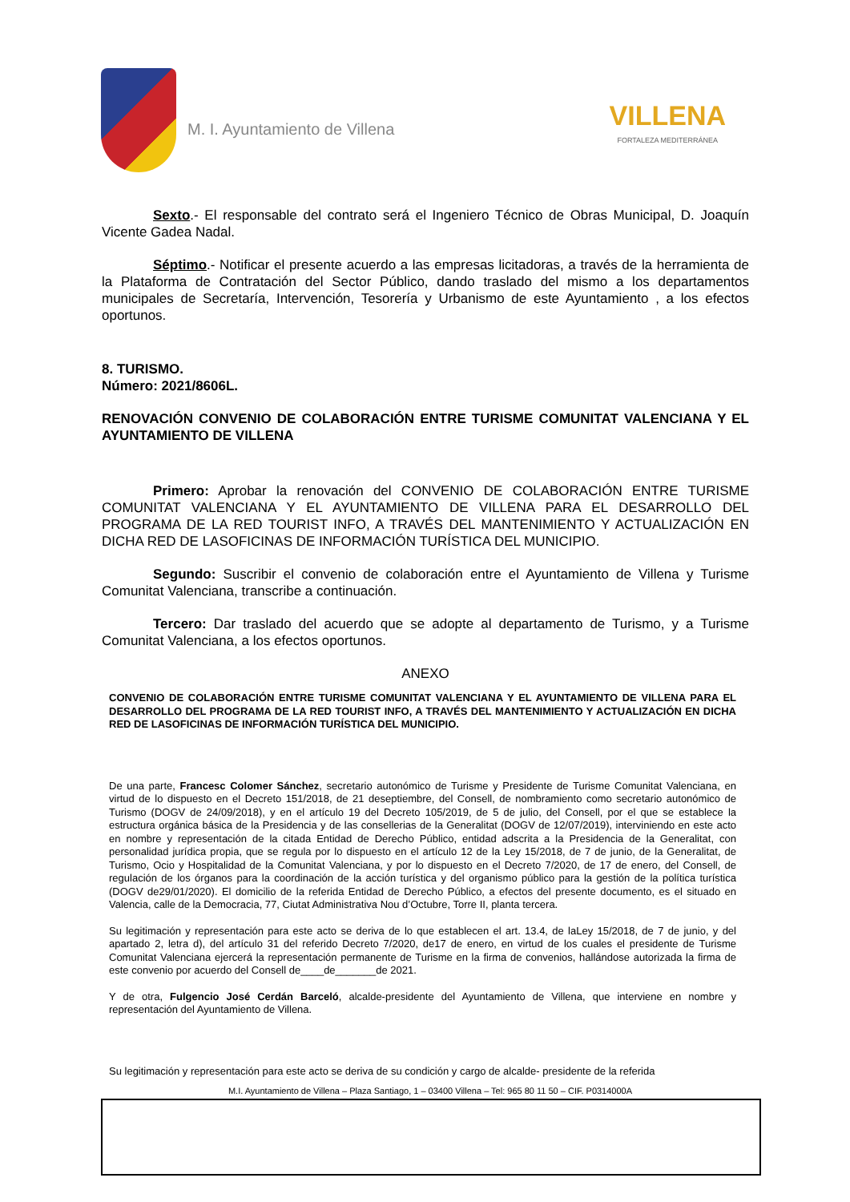M. I. Ayuntamiento de Villena
VILLENA
FORTALEZA MEDITERRÁNEA
Sexto.- El responsable del contrato será el Ingeniero Técnico de Obras Municipal, D. Joaquín Vicente Gadea Nadal.
Séptimo.- Notificar el presente acuerdo a las empresas licitadoras, a través de la herramienta de la Plataforma de Contratación del Sector Público, dando traslado del mismo a los departamentos municipales de Secretaría, Intervención, Tesorería y Urbanismo de este Ayuntamiento , a los efectos oportunos.
8. TURISMO.
Número: 2021/8606L.
RENOVACIÓN CONVENIO DE COLABORACIÓN ENTRE TURISME COMUNITAT VALENCIANA Y EL AYUNTAMIENTO DE VILLENA
Primero: Aprobar la renovación del CONVENIO DE COLABORACIÓN ENTRE TURISME COMUNITAT VALENCIANA Y EL AYUNTAMIENTO DE VILLENA PARA EL DESARROLLO DEL PROGRAMA DE LA RED TOURIST INFO, A TRAVÉS DEL MANTENIMIENTO Y ACTUALIZACIÓN EN DICHA RED DE LASOFICINAS DE INFORMACIÓN TURÍSTICA DEL MUNICIPIO.
Segundo: Suscribir el convenio de colaboración entre el Ayuntamiento de Villena y Turisme Comunitat Valenciana, transcribe a continuación.
Tercero: Dar traslado del acuerdo que se adopte al departamento de Turismo, y a Turisme Comunitat Valenciana, a los efectos oportunos.
ANEXO
CONVENIO DE COLABORACIÓN ENTRE TURISME COMUNITAT VALENCIANA Y EL AYUNTAMIENTO DE VILLENA PARA EL DESARROLLO DEL PROGRAMA DE LA RED TOURIST INFO, A TRAVÉS DEL MANTENIMIENTO Y ACTUALIZACIÓN EN DICHA RED DE LASOFICINAS DE INFORMACIÓN TURÍSTICA DEL MUNICIPIO.
De una parte, Francesc Colomer Sánchez, secretario autonómico de Turisme y Presidente de Turisme Comunitat Valenciana, en virtud de lo dispuesto en el Decreto 151/2018, de 21 deseptiembre, del Consell, de nombramiento como secretario autonómico de Turismo (DOGV de 24/09/2018), y en el artículo 19 del Decreto 105/2019, de 5 de julio, del Consell, por el que se establece la estructura orgánica básica de la Presidencia y de las consellerias de la Generalitat (DOGV de 12/07/2019), interviniendo en este acto en nombre y representación de la citada Entidad de Derecho Público, entidad adscrita a la Presidencia de la Generalitat, con personalidad jurídica propia, que se regula por lo dispuesto en el artículo 12 de la Ley 15/2018, de 7 de junio, de la Generalitat, de Turismo, Ocio y Hospitalidad de la Comunitat Valenciana, y por lo dispuesto en el Decreto 7/2020, de 17 de enero, del Consell, de regulación de los órganos para la coordinación de la acción turística y del organismo público para la gestión de la política turística (DOGV de29/01/2020). El domicilio de la referida Entidad de Derecho Público, a efectos del presente documento, es el situado en Valencia, calle de la Democracia, 77, Ciutat Administrativa Nou d’Octubre, Torre II, planta tercera.
Su legitimación y representación para este acto se deriva de lo que establecen el art. 13.4, de laLey 15/2018, de 7 de junio, y del apartado 2, letra d), del artículo 31 del referido Decreto 7/2020, de17 de enero, en virtud de los cuales el presidente de Turisme Comunitat Valenciana ejercerá la representación permanente de Turisme en la firma de convenios, hallándose autorizada la firma de este convenio por acuerdo del Consell de____de_______de 2021.
Y de otra, Fulgencio José Cerdán Barceló, alcalde-presidente del Ayuntamiento de Villena, que interviene en nombre y representación del Ayuntamiento de Villena.
Su legitimación y representación para este acto se deriva de su condición y cargo de alcalde- presidente de la referida
M.I. Ayuntamiento de Villena – Plaza Santiago, 1 – 03400 Villena – Tel: 965 80 11 50 – CIF. P0314000A